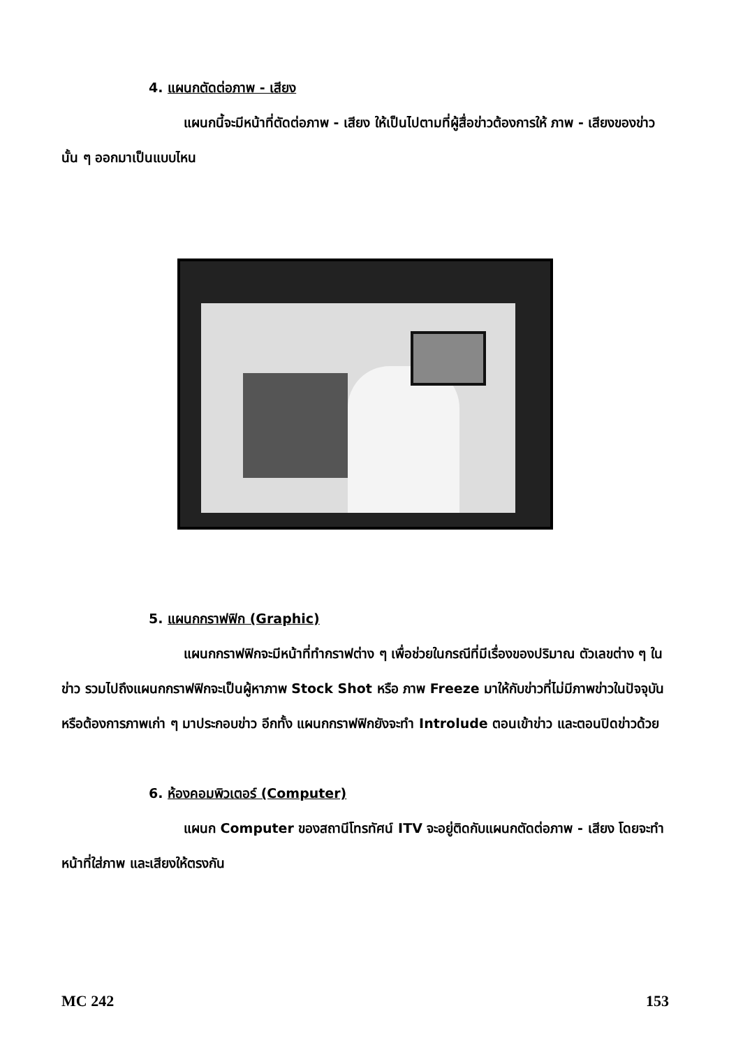4. แผนกตัดต่อภาพ - เสียง
แผนกนี้จะมีหน้าที่ตัดต่อภาพ - เสียง ให้เป็นไปตามที่ผู้สื่อข่าวต้องการให้ ภาพ - เสียงของข่าวนั้น ๆ ออกมาเป็นแบบไหน
5. แผนกกราฟฟิก (Graphic)
แผนกกราฟฟิกจะมีหน้าที่ทำกราฟต่าง ๆ เพื่อช่วยในกรณีที่มีเรื่องของปริมาณ ตัวเลขต่าง ๆ ในข่าว รวมไปถึงแผนกกราฟฟิกจะเป็นผู้หาภาพ Stock Shot หรือ ภาพ Freeze มาให้กับข่าวที่ไม่มีภาพข่าวในปัจจุบัน หรือต้องการภาพเก่า ๆ มาประกอบข่าว อีกทั้ง แผนกกราฟฟิกยังจะทำ Introlude ตอนเข้าข่าว และตอนปิดข่าวด้วย
6. ห้องคอมพิวเตอร์ (Computer)
แผนก Computer ของสถานีโทรทัศน์ ITV จะอยู่ติดกับแผนกตัดต่อภาพ - เสียง โดยจะทำหน้าที่ใส่ภาพ และเสียงให้ตรงกัน
MC 242 153